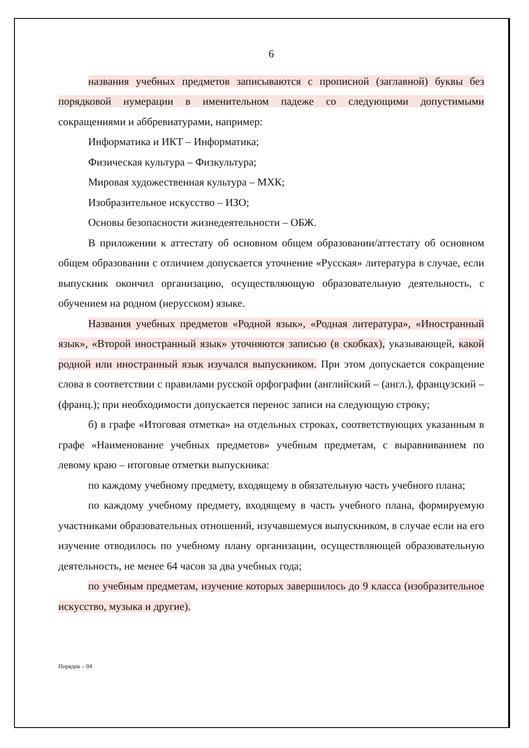6
названия учебных предметов записываются с прописной (заглавной) буквы без порядковой нумерации в именительном падеже со следующими допустимыми сокращениями и аббревиатурами, например:
Информатика и ИКТ – Информатика;
Физическая культура – Физкультура;
Мировая художественная культура – МХК;
Изобразительное искусство – ИЗО;
Основы безопасности жизнедеятельности – ОБЖ.
В приложении к аттестату об основном общем образовании/аттестату об основном общем образовании с отличием допускается уточнение «Русская» литература в случае, если выпускник окончил организацию, осуществляющую образовательную деятельность, с обучением на родном (нерусском) языке.
Названия учебных предметов «Родной язык», «Родная литература», «Иностранный язык», «Второй иностранный язык» уточняются записью (в скобках), указывающей, какой родной или иностранный язык изучался выпускником. При этом допускается сокращение слова в соответствии с правилами русской орфографии (английский – (англ.), французский – (франц.); при необходимости допускается перенос записи на следующую строку;
б) в графе «Итоговая отметка» на отдельных строках, соответствующих указанным в графе «Наименование учебных предметов» учебным предметам, с выравниванием по левому краю – итоговые отметки выпускника:
по каждому учебному предмету, входящему в обязательную часть учебного плана;
по каждому учебному предмету, входящему в часть учебного плана, формируемую участниками образовательных отношений, изучавшемуся выпускником, в случае если на его изучение отводилось по учебному плану организации, осуществляющей образовательную деятельность, не менее 64 часов за два учебных года;
по учебным предметам, изучение которых завершилось до 9 класса (изобразительное искусство, музыка и другие).
Порядок – 04